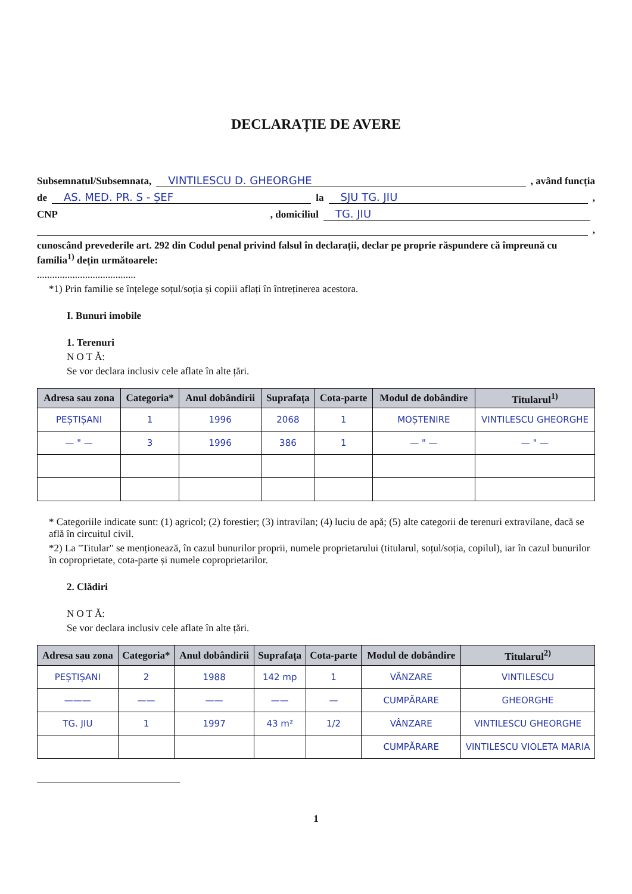DECLARAȚIE DE AVERE
Subsemnatul/Subsemnata, VINTILESCU D. GHEORGHE , având funcția
de AS. MED. PR. S - ȘEF la SJU TG. JIU ,
CNP , domiciliul TG. JIU
,
cunoscând prevederile art. 292 din Codul penal privind falsul în declarații, declar pe proprie răspundere că împreună cu familia<sup>1)</sup> dețin următoarele:
.......................................
*1) Prin familie se înțelege soțul/soția și copiii aflați în întreținerea acestora.
I. Bunuri imobile
1. Terenuri
N O T Ă:
Se vor declara inclusiv cele aflate în alte țări.
| Adresa sau zona | Categoria* | Anul dobândirii | Suprafața | Cota-parte | Modul de dobândire | Titularul<sup>1)</sup> |
| --- | --- | --- | --- | --- | --- | --- |
| PEȘTIȘANI | 1 | 1996 | 2068 | 1 | MOȘTENIRE | VINTILESCU GHEORGHE |
| — " — | 3 | 1996 | 386 | 1 | — " — | — " — |
* Categoriile indicate sunt: (1) agricol; (2) forestier; (3) intravilan; (4) luciu de apă; (5) alte categorii de terenuri extravilane, dacă se află în circuitul civil.
*2) La "Titular" se menționează, în cazul bunurilor proprii, numele proprietarului (titularul, soțul/soția, copilul), iar în cazul bunurilor în coproprietate, cota-parte și numele coproprietarilor.
2. Clădiri
N O T Ă:
Se vor declara inclusiv cele aflate în alte țări.
| Adresa sau zona | Categoria* | Anul dobândirii | Suprafața | Cota-parte | Modul de dobândire | Titularul<sup>2)</sup> |
| --- | --- | --- | --- | --- | --- | --- |
| PEȘTIȘANI | 2 | 1988 | 142 mp | 1 | VÂNZARE | VINTILESCU |
| ——— | —— | —— | —— | — | CUMPĂRARE | GHEORGHE |
| TG. JIU | 1 | 1997 | 43 m² | 1/2 | VÂNZARE | VINTILESCU GHEORGHE |
| | | | | | CUMPĂRARE | VINTILESCU VIOLETA MARIA |
1